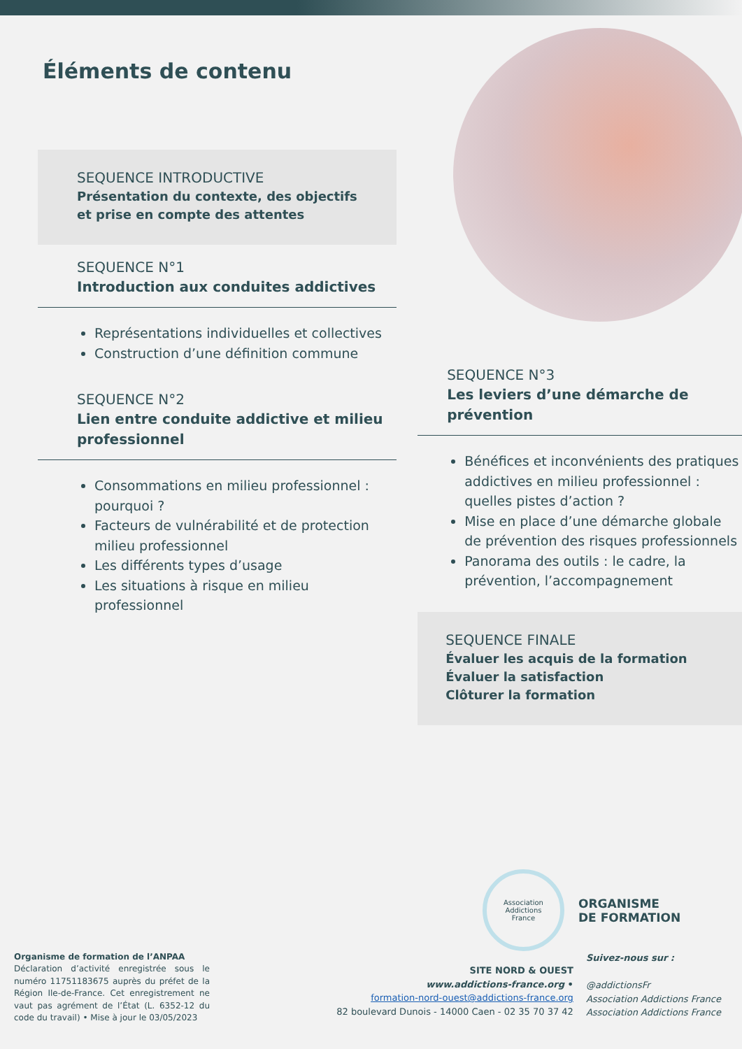Éléments de contenu
SEQUENCE INTRODUCTIVE
Présentation du contexte, des objectifs et prise en compte des attentes
SEQUENCE N°1
Introduction aux conduites addictives
Représentations individuelles et collectives
Construction d’une définition commune
SEQUENCE N°2
Lien entre conduite addictive et milieu professionnel
Consommations en milieu professionnel : pourquoi ?
Facteurs de vulnérabilité et de protection milieu professionnel
Les différents types d’usage
Les situations à risque en milieu professionnel
SEQUENCE N°3
Les leviers d’une démarche de prévention
Bénéfices et inconvénients des pratiques addictives en milieu professionnel : quelles pistes d’action ?
Mise en place d’une démarche globale de prévention des risques professionnels
Panorama des outils : le cadre, la prévention, l’accompagnement
SEQUENCE FINALE
Évaluer les acquis de la formation
Évaluer la satisfaction
Clôturer la formation
Association
Addictions
France
ORGANISME
DE FORMATION
Organisme de formation de l’ANPAA
Déclaration d’activité enregistrée sous le numéro 11751183675 auprès du préfet de la Région Ile-de-France. Cet enregistrement ne vaut pas agrément de l’État (L. 6352-12 du code du travail) • Mise à jour le 03/05/2023
SITE NORD & OUEST
www.addictions-france.org •
formation-nord-ouest@addictions-france.org
82 boulevard Dunois - 14000 Caen - 02 35 70 37 42
Suivez-nous sur :
@addictionsFr
Association Addictions France
Association Addictions France